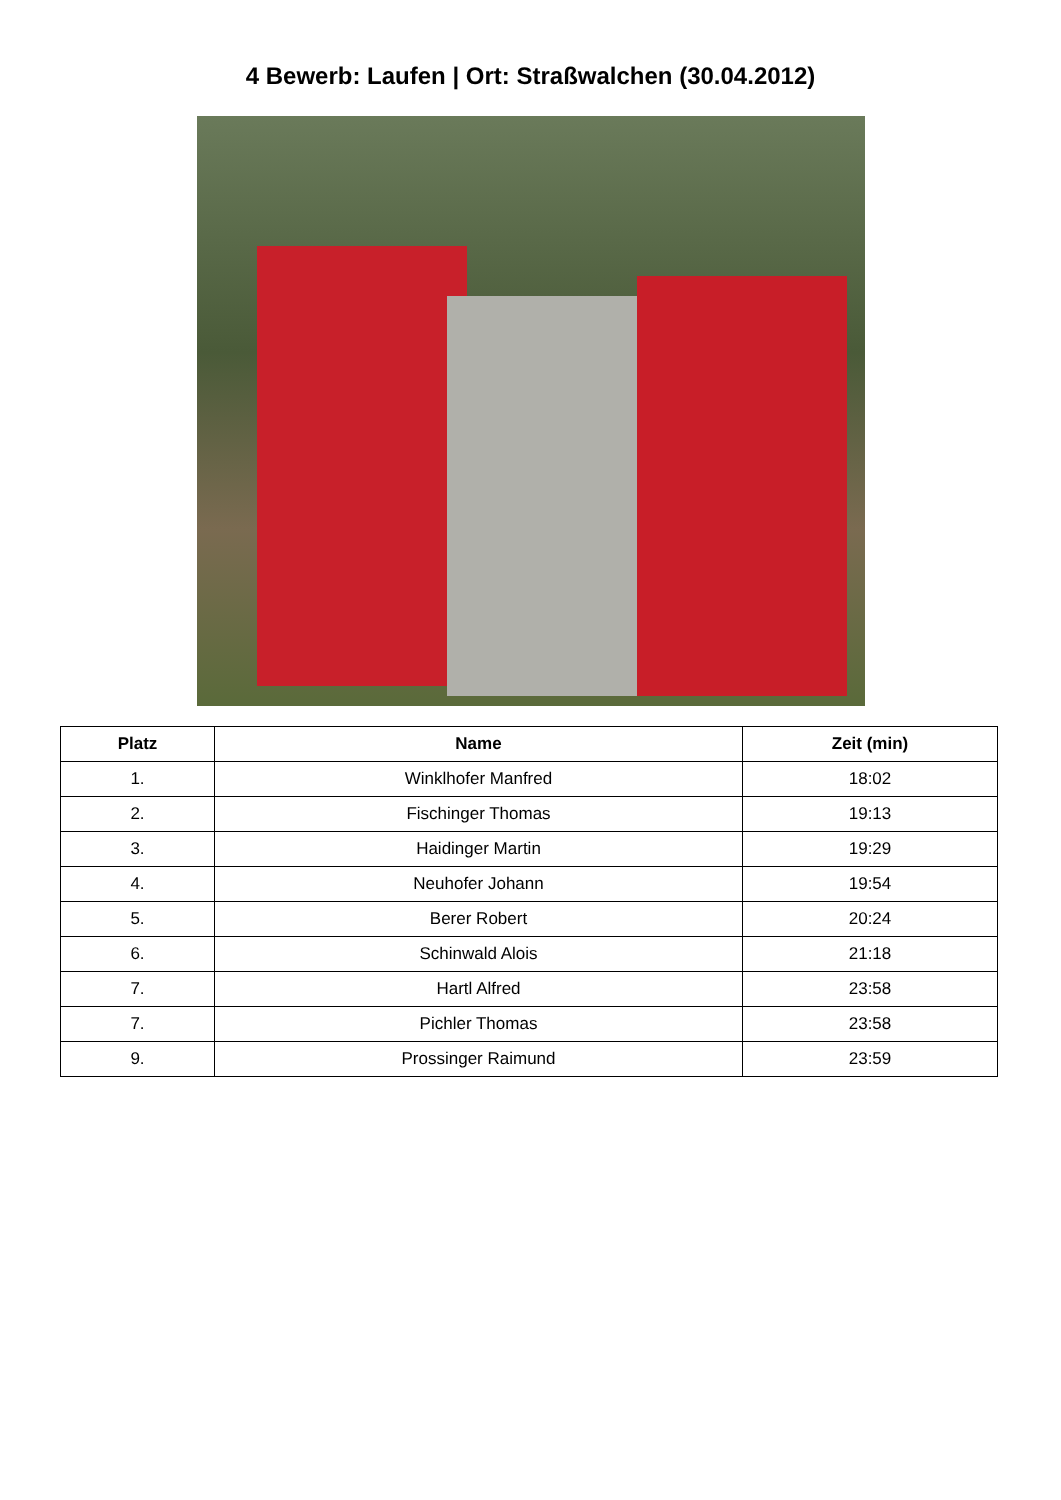4 Bewerb: Laufen | Ort: Straßwalchen (30.04.2012)
| Platz | Name | Zeit (min) |
| --- | --- | --- |
| 1. | Winklhofer Manfred | 18:02 |
| 2. | Fischinger Thomas | 19:13 |
| 3. | Haidinger Martin | 19:29 |
| 4. | Neuhofer Johann | 19:54 |
| 5. | Berer Robert | 20:24 |
| 6. | Schinwald Alois | 21:18 |
| 7. | Hartl Alfred | 23:58 |
| 7. | Pichler Thomas | 23:58 |
| 9. | Prossinger Raimund | 23:59 |